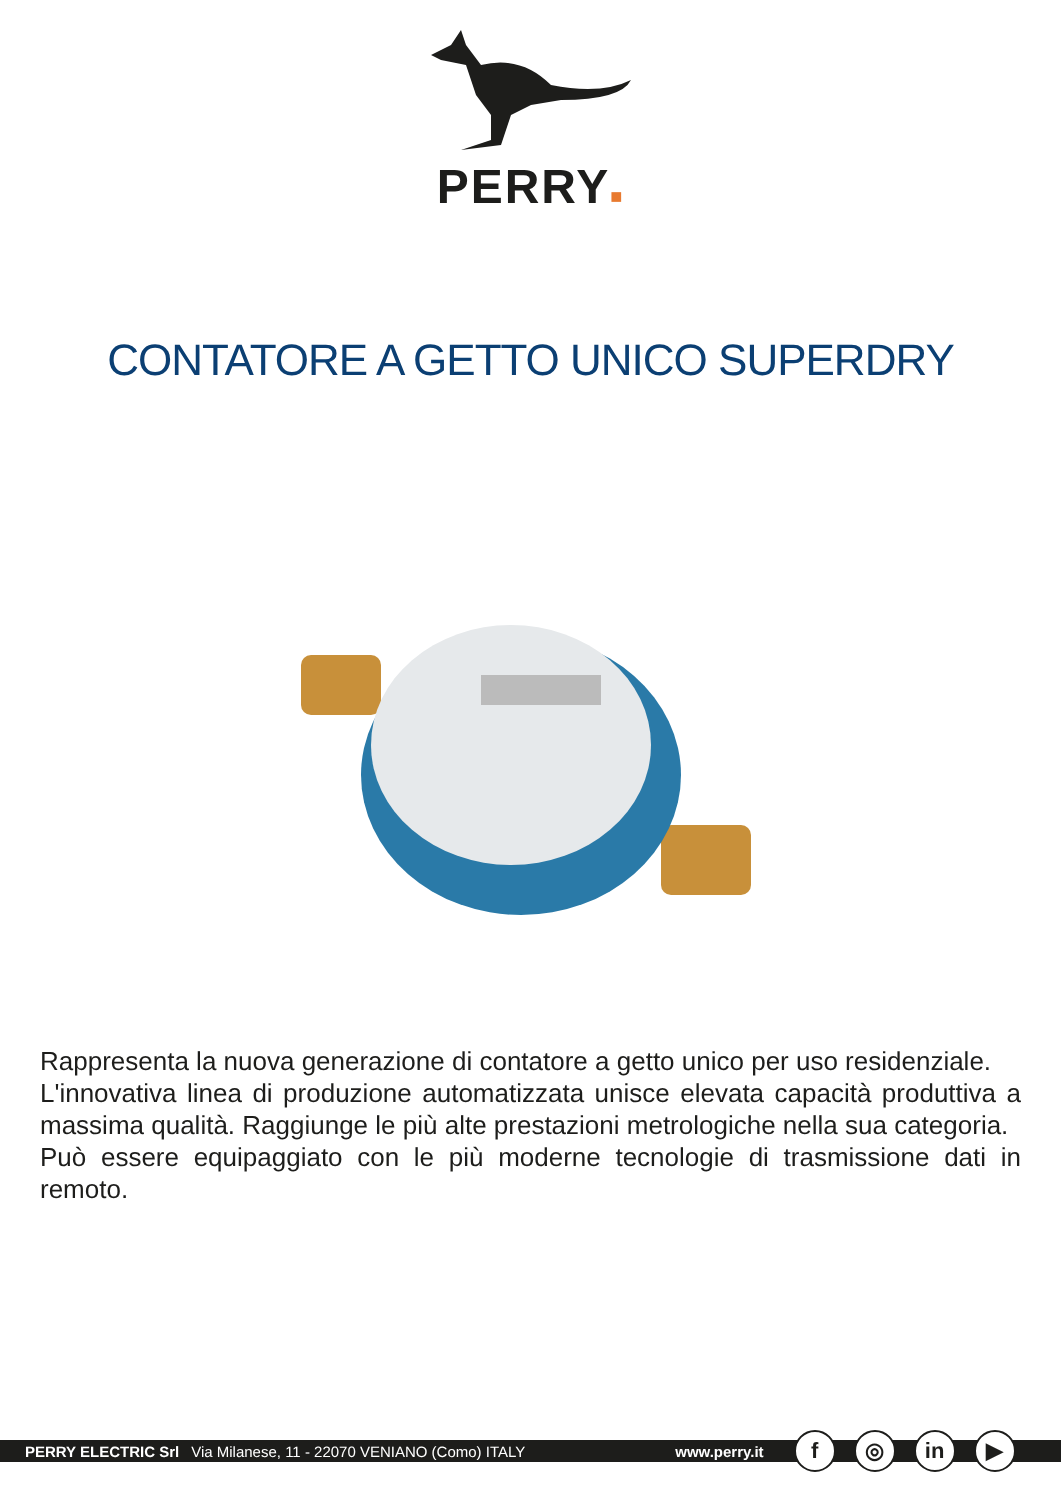PERRY■
CONTATORE A GETTO UNICO SUPERDRY
Rappresenta la nuova generazione di contatore a getto unico per uso residenziale.
L'innovativa linea di produzione automatizzata unisce elevata capacità produttiva a massima qualità. Raggiunge le più alte prestazioni metrologiche nella sua categoria.
Può essere equipaggiato con le più moderne tecnologie di trasmissione dati in remoto.
PERRY ELECTRIC Srl Via Milanese, 11 - 22070 VENIANO (Como) ITALY www.perry.it f ◎ in ▶